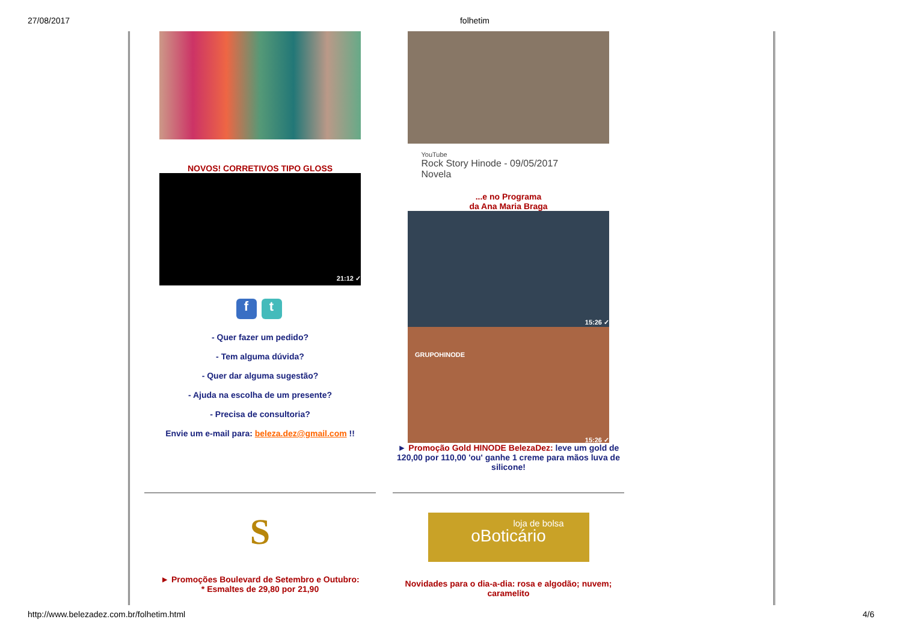27/08/2017 folhetim
NOVOS! CORRETIVOS TIPO GLOSS
21:12 ✓
f t
- Quer fazer um pedido?
- Tem alguma dúvida?
- Quer dar alguma sugestão?
- Ajuda na escolha de um presente?
- Precisa de consultoria?
Envie um e-mail para: beleza.dez@gmail.com !!
S
► Promoções Boulevard de Setembro e Outubro:
* Esmaltes de 29,80 por 21,90
YouTube
Rock Story Hinode - 09/05/2017
Novela
...e no Programa
da Ana Maria Braga
15:26 ✓
GRUPOHINODE
15:26 ✓
► Promoção Gold HINODE BelezaDez: leve um gold de 120,00 por 110,00 'ou' ganhe 1 creme para mãos luva de silicone!
loja de bolsa
oBoticário
Novidades para o dia-a-dia: rosa e algodão; nuvem; caramelito
http://www.belezadez.com.br/folhetim.html 4/6